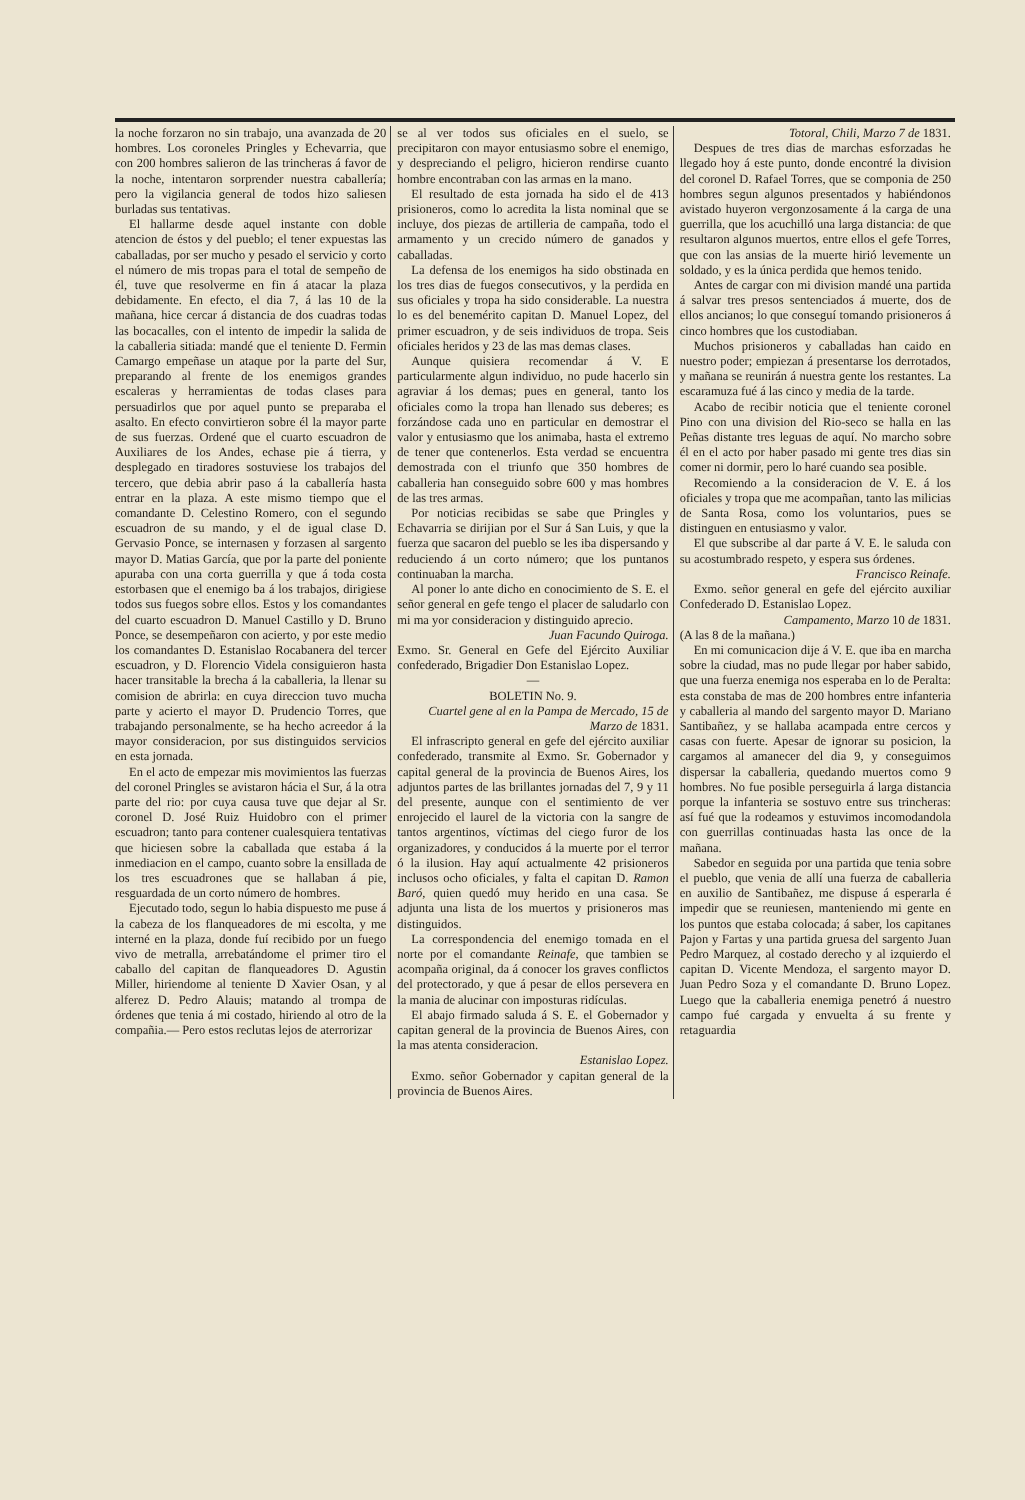la noche forzaron no sin trabajo, una avanzada de 20 hombres. Los coroneles Pringles y Echevarria, que con 200 hombres salieron de las trincheras á favor de la noche, intentaron sorprender nuestra caballería; pero la vigilancia general de todos hizo saliesen burladas sus tentativas.
El hallarme desde aquel instante con doble atencion de éstos y del pueblo; el tener expuestas las caballadas, por ser mucho y pesado el servicio y corto el número de mis tropas para el total de sempeño de él, tuve que resolverme en fin á atacar la plaza debidamente. En efecto, el dia 7, á las 10 de la mañana, hice cercar á distancia de dos cuadras todas las bocacalles, con el intento de impedir la salida de la caballeria sitiada: mandé que el teniente D. Fermin Camargo empeñase un ataque por la parte del Sur, preparando al frente de los enemigos grandes escaleras y herramientas de todas clases para persuadirlos que por aquel punto se preparaba el asalto. En efecto convirtieron sobre él la mayor parte de sus fuerzas. Ordené que el cuarto escuadron de Auxiliares de los Andes, echase pie á tierra, y desplegado en tiradores sostuviese los trabajos del tercero, que debia abrir paso á la caballería hasta entrar en la plaza. A este mismo tiempo que el comandante D. Celestino Romero, con el segundo escuadron de su mando, y el de igual clase D. Gervasio Ponce, se internasen y forzasen al sargento mayor D. Matias García, que por la parte del poniente apuraba con una corta guerrilla y que á toda costa estorbasen que el enemigo ba á los trabajos, dirigiese todos sus fuegos sobre ellos. Estos y los comandantes del cuarto escuadron D. Manuel Castillo y D. Bruno Ponce, se desempeñaron con acierto, y por este medio los comandantes D. Estanislao Rocabanera del tercer escuadron, y D. Florencio Videla consiguieron hasta hacer transitable la brecha á la caballeria, la llenar su comision de abrirla: en cuya direccion tuvo mucha parte y acierto el mayor D. Prudencio Torres, que trabajando personalmente, se ha hecho acreedor á la mayor consideracion, por sus distinguidos servicios en esta jornada.
En el acto de empezar mis movimientos las fuerzas del coronel Pringles se avistaron hácia el Sur, á la otra parte del rio: por cuya causa tuve que dejar al Sr. coronel D. José Ruiz Huidobro con el primer escuadron; tanto para contener cualesquiera tentativas que hiciesen sobre la caballada que estaba á la inmediacion en el campo, cuanto sobre la ensillada de los tres escuadrones que se hallaban á pie, resguardada de un corto número de hombres.
Ejecutado todo, segun lo habia dispuesto me puse á la cabeza de los flanqueadores de mi escolta, y me interné en la plaza, donde fuí recibido por un fuego vivo de metralla, arrebatándome el primer tiro el caballo del capitan de flanqueadores D. Agustin Miller, hiriendome al teniente D Xavier Osan, y al alferez D. Pedro Alauis; matando al trompa de órdenes que tenia á mi costado, hiriendo al otro de la compañia.— Pero estos reclutas lejos de aterrorizar
se al ver todos sus oficiales en el suelo, se precipitaron con mayor entusiasmo sobre el enemigo, y despreciando el peligro, hicieron rendirse cuanto hombre encontraban con las armas en la mano.
El resultado de esta jornada ha sido el de 413 prisioneros, como lo acredita la lista nominal que se incluye, dos piezas de artilleria de campaña, todo el armamento y un crecido número de ganados y caballadas.
La defensa de los enemigos ha sido obstinada en los tres dias de fuegos consecutivos, y la perdida en sus oficiales y tropa ha sido considerable. La nuestra lo es del benemérito capitan D. Manuel Lopez, del primer escuadron, y de seis individuos de tropa. Seis oficiales heridos y 23 de las mas demas clases.
Aunque quisiera recomendar á V. E particularmente algun individuo, no pude hacerlo sin agraviar á los demas; pues en general, tanto los oficiales como la tropa han llenado sus deberes; es forzándose cada uno en particular en demostrar el valor y entusiasmo que los animaba, hasta el extremo de tener que contenerlos. Esta verdad se encuentra demostrada con el triunfo que 350 hombres de caballeria han conseguido sobre 600 y mas hombres de las tres armas.
Por noticias recibidas se sabe que Pringles y Echavarria se dirijian por el Sur á San Luis, y que la fuerza que sacaron del pueblo se les iba dispersando y reduciendo á un corto número; que los puntanos continuaban la marcha.
Al poner lo ante dicho en conocimiento de S. E. el señor general en gefe tengo el placer de saludarlo con mi ma yor consideracion y distinguido aprecio.
Juan Facundo Quiroga.
Exmo. Sr. General en Gefe del Ejército Auxiliar confederado, Brigadier Don Estanislao Lopez.
—
BOLETIN No. 9.
Cuartel gene al en la Pampa de Mercado, 15 de Marzo de 1831.
El infrascripto general en gefe del ejército auxiliar confederado, transmite al Exmo. Sr. Gobernador y capital general de la provincia de Buenos Aires, los adjuntos partes de las brillantes jornadas del 7, 9 y 11 del presente, aunque con el sentimiento de ver enrojecido el laurel de la victoria con la sangre de tantos argentinos, víctimas del ciego furor de los organizadores, y conducidos á la muerte por el terror ó la ilusion. Hay aquí actualmente 42 prisioneros inclusos ocho oficiales, y falta el capitan D. Ramon Baró, quien quedó muy herido en una casa. Se adjunta una lista de los muertos y prisioneros mas distinguidos.
La correspondencia del enemigo tomada en el norte por el comandante Reinafe, que tambien se acompaña original, da á conocer los graves conflictos del protectorado, y que á pesar de ellos persevera en la mania de alucinar con imposturas ridículas.
El abajo firmado saluda á S. E. el Gobernador y capitan general de la provincia de Buenos Aires, con la mas atenta consideracion.
Estanislao Lopez.
Exmo. señor Gobernador y capitan general de la provincia de Buenos Aires.
Totoral, Chili, Marzo 7 de 1831.
Despues de tres dias de marchas esforzadas he llegado hoy á este punto, donde encontré la division del coronel D. Rafael Torres, que se componia de 250 hombres segun algunos presentados y habiéndonos avistado huyeron vergonzosamente á la carga de una guerrilla, que los acuchilló una larga distancia: de que resultaron algunos muertos, entre ellos el gefe Torres, que con las ansias de la muerte hirió levemente un soldado, y es la única perdida que hemos tenido.
Antes de cargar con mi division mandé una partida á salvar tres presos sentenciados á muerte, dos de ellos ancianos; lo que conseguí tomando prisioneros á cinco hombres que los custodiaban.
Muchos prisioneros y caballadas han caido en nuestro poder; empiezan á presentarse los derrotados, y mañana se reunirán á nuestra gente los restantes. La escaramuza fué á las cinco y media de la tarde.
Acabo de recibir noticia que el teniente coronel Pino con una division del Rio-seco se halla en las Peñas distante tres leguas de aquí. No marcho sobre él en el acto por haber pasado mi gente tres dias sin comer ni dormir, pero lo haré cuando sea posible.
Recomiendo a la consideracion de V. E. á los oficiales y tropa que me acompañan, tanto las milicias de Santa Rosa, como los voluntarios, pues se distinguen en entusiasmo y valor.
El que subscribe al dar parte á V. E. le saluda con su acostumbrado respeto, y espera sus órdenes.
Francisco Reinafe.
Exmo. señor general en gefe del ejército auxiliar Confederado D. Estanislao Lopez.
Campamento, Marzo 10 de 1831.
(A las 8 de la mañana.)
En mi comunicacion dije á V. E. que iba en marcha sobre la ciudad, mas no pude llegar por haber sabido, que una fuerza enemiga nos esperaba en lo de Peralta: esta constaba de mas de 200 hombres entre infanteria y caballeria al mando del sargento mayor D. Mariano Santibañez, y se hallaba acampada entre cercos y casas con fuerte. Apesar de ignorar su posicion, la cargamos al amanecer del dia 9, y conseguimos dispersar la caballeria, quedando muertos como 9 hombres. No fue posible perseguirla á larga distancia porque la infanteria se sostuvo entre sus trincheras: así fué que la rodeamos y estuvimos incomodandola con guerrillas continuadas hasta las once de la mañana.
Sabedor en seguida por una partida que tenia sobre el pueblo, que venia de allí una fuerza de caballeria en auxilio de Santibañez, me dispuse á esperarla é impedir que se reuniesen, manteniendo mi gente en los puntos que estaba colocada; á saber, los capitanes Pajon y Fartas y una partida gruesa del sargento Juan Pedro Marquez, al costado derecho y al izquierdo el capitan D. Vicente Mendoza, el sargento mayor D. Juan Pedro Soza y el comandante D. Bruno Lopez. Luego que la caballeria enemiga penetró á nuestro campo fué cargada y envuelta á su frente y retaguardia